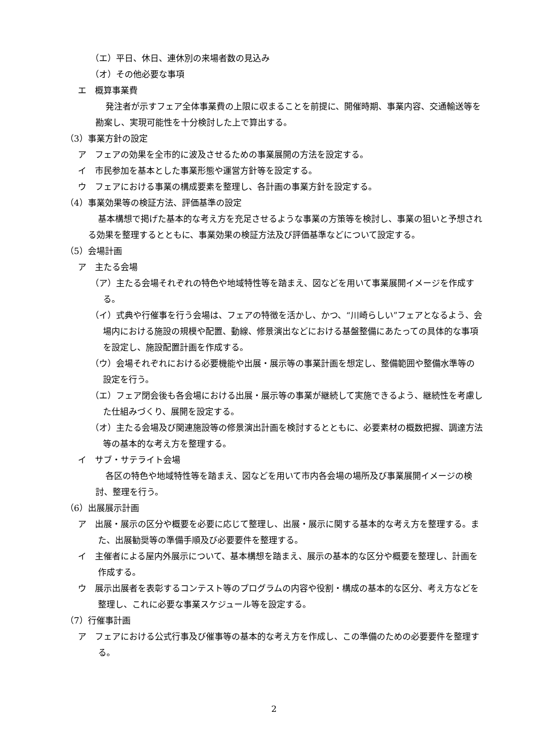（エ）平日、休日、連休別の来場者数の見込み
（オ）その他必要な事項
エ　概算事業費
発注者が示すフェア全体事業費の上限に収まることを前提に、開催時期、事業内容、交通輸送等を勘案し、実現可能性を十分検討した上で算出する。
（3）事業方針の設定
ア　フェアの効果を全市的に波及させるための事業展開の方法を設定する。
イ　市民参加を基本とした事業形態や運営方針等を設定する。
ウ　フェアにおける事業の構成要素を整理し、各計画の事業方針を設定する。
（4）事業効果等の検証方法、評価基準の設定
基本構想で掲げた基本的な考え方を充足させるような事業の方策等を検討し、事業の狙いと予想される効果を整理するとともに、事業効果の検証方法及び評価基準などについて設定する。
（5）会場計画
ア　主たる会場
（ア）主たる会場それぞれの特色や地域特性等を踏まえ、図などを用いて事業展開イメージを作成する。
（イ）式典や行催事を行う会場は、フェアの特徴を活かし、かつ、“川崎らしい”フェアとなるよう、会場内における施設の規模や配置、動線、修景演出などにおける基盤整備にあたっての具体的な事項を設定し、施設配置計画を作成する。
（ウ）会場それぞれにおける必要機能や出展・展示等の事業計画を想定し、整備範囲や整備水準等の設定を行う。
（エ）フェア閉会後も各会場における出展・展示等の事業が継続して実施できるよう、継続性を考慮した仕組みづくり、展開を設定する。
（オ）主たる会場及び関連施設等の修景演出計画を検討するとともに、必要素材の概数把握、調達方法等の基本的な考え方を整理する。
イ　サブ・サテライト会場
各区の特色や地域特性等を踏まえ、図などを用いて市内各会場の場所及び事業展開イメージの検討、整理を行う。
（6）出展展示計画
ア　出展・展示の区分や概要を必要に応じて整理し、出展・展示に関する基本的な考え方を整理する。また、出展勧奨等の準備手順及び必要要件を整理する。
イ　主催者による屋内外展示について、基本構想を踏まえ、展示の基本的な区分や概要を整理し、計画を作成する。
ウ　展示出展者を表彰するコンテスト等のプログラムの内容や役割・構成の基本的な区分、考え方などを整理し、これに必要な事業スケジュール等を設定する。
（7）行催事計画
ア　フェアにおける公式行事及び催事等の基本的な考え方を作成し、この準備のための必要要件を整理する。
2